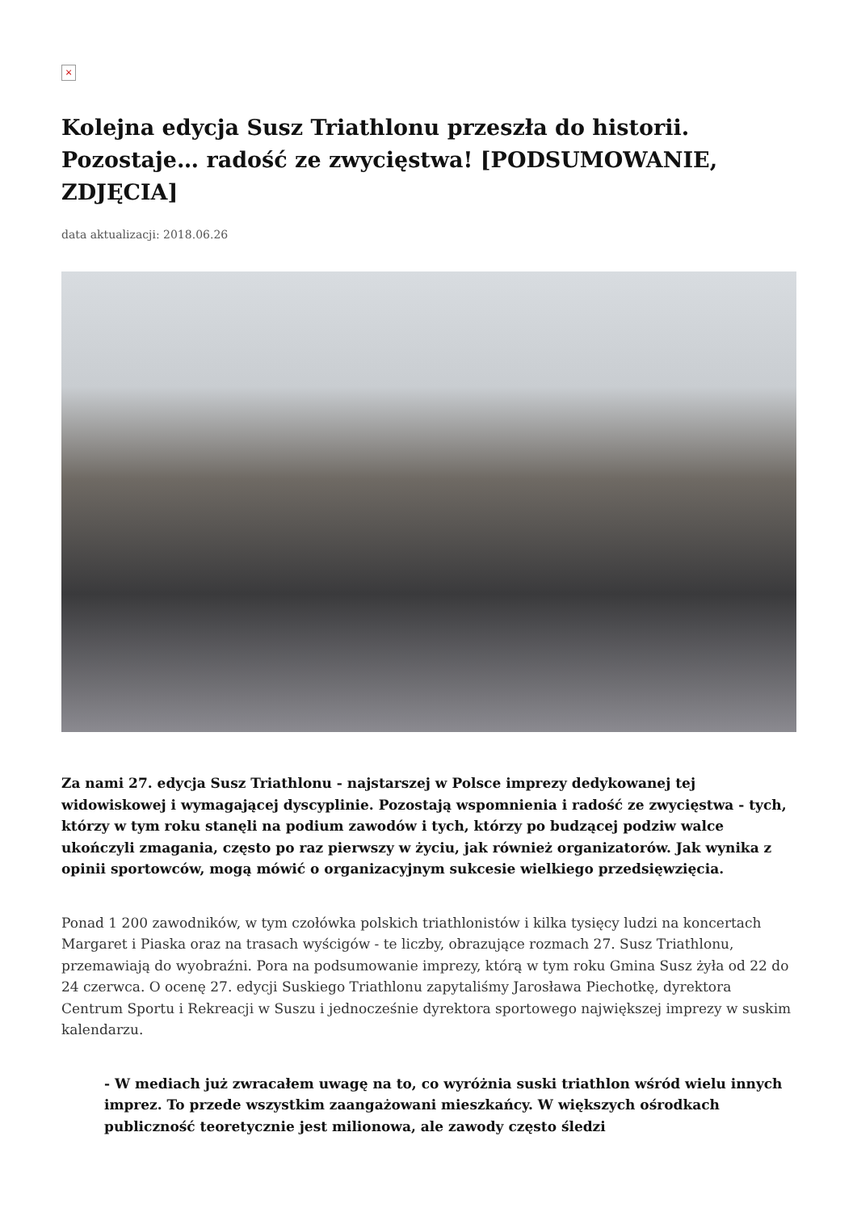×
Kolejna edycja Susz Triathlonu przeszła do historii. Pozostaje… radość ze zwycięstwa! [PODSUMOWANIE, ZDJĘCIA]
data aktualizacji: 2018.06.26
Za nami 27. edycja Susz Triathlonu - najstarszej w Polsce imprezy dedykowanej tej widowiskowej i wymagającej dyscyplinie. Pozostają wspomnienia i radość ze zwycięstwa - tych, którzy w tym roku stanęli na podium zawodów i tych, którzy po budzącej podziw walce ukończyli zmagania, często po raz pierwszy w życiu, jak również organizatorów. Jak wynika z opinii sportowców, mogą mówić o organizacyjnym sukcesie wielkiego przedsięwzięcia.
Ponad 1 200 zawodników, w tym czołówka polskich triathlonistów i kilka tysięcy ludzi na koncertach Margaret i Piaska oraz na trasach wyścigów - te liczby, obrazujące rozmach 27. Susz Triathlonu, przemawiają do wyobraźni. Pora na podsumowanie imprezy, którą w tym roku Gmina Susz żyła od 22 do 24 czerwca. O ocenę 27. edycji Suskiego Triathlonu zapytaliśmy Jarosława Piechotkę, dyrektora Centrum Sportu i Rekreacji w Suszu i jednocześnie dyrektora sportowego największej imprezy w suskim kalendarzu.
- W mediach już zwracałem uwagę na to, co wyróżnia suski triathlon wśród wielu innych imprez. To przede wszystkim zaangażowani mieszkańcy. W większych ośrodkach publiczność teoretycznie jest milionowa, ale zawody często śledzi